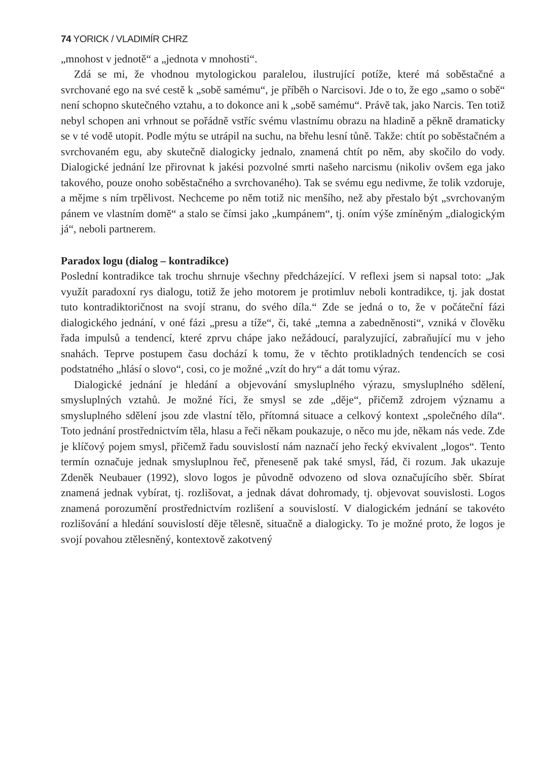74 YORICK / VLADIMÍR CHRZ
„mnohost v jednotě“ a „jednota v mnohosti“.
Zdá se mi, že vhodnou mytologickou paralelou, ilustrující potíže, které má soběstačné a svrchované ego na své cestě k „sobě samému“, je příběh o Narcisovi. Jde o to, že ego „samo o sobě“ není schopno skutečného vztahu, a to dokonce ani k „sobě samému“. Právě tak, jako Narcis. Ten totiž nebyl schopen ani vrhnout se pořádně vstříc svému vlastnímu obrazu na hladině a pěkně dramaticky se v té vodě utopit. Podle mýtu se utrápil na suchu, na břehu lesní tůně. Takže: chtít po soběstačném a svrchovaném egu, aby skutečně dialogicky jednalo, znamená chtít po něm, aby skočilo do vody. Dialogické jednání lze přirovnat k jakési pozvolné smrti našeho narcismu (nikoliv ovšem ega jako takového, pouze onoho soběstačného a svrchovaného). Tak se svému egu nedivme, že tolik vzdoruje, a mějme s ním trpělivost. Nechceme po něm totiž nic menšího, než aby přestalo být „svrchovaným pánem ve vlastním domě“ a stalo se čímsi jako „kumpánem“, tj. oním výše zmíněným „dialogickým já“, neboli partnerem.
Paradox logu (dialog – kontradikce)
Poslední kontradikce tak trochu shrnuje všechny předcházející. V reflexi jsem si napsal toto: „Jak využít paradoxní rys dialogu, totiž že jeho motorem je protimluv neboli kontradikce, tj. jak dostat tuto kontradiktoričnost na svojí stranu, do svého díla.“ Zde se jedná o to, že v počáteční fázi dialogického jednání, v oné fázi „presu a tíže“, či, také „temna a zabedněnosti“, vzniká v člověku řada impulsů a tendencí, které zprvu chápe jako nežádoucí, paralyzující, zabraňující mu v jeho snahách. Teprve postupem času dochází k tomu, že v těchto protikladných tendencích se cosi podstatného „hlásí o slovo“, cosi, co je možné „vzít do hry“ a dát tomu výraz.
Dialogické jednání je hledání a objevování smysluplného výrazu, smysluplného sdělení, smysluplných vztahů. Je možné říci, že smysl se zde „děje“, přičemž zdrojem významu a smysluplného sdělení jsou zde vlastní tělo, přítomná situace a celkový kontext „společného díla“. Toto jednání prostřednictvím těla, hlasu a řeči někam poukazuje, o něco mu jde, někam nás vede. Zde je klíčový pojem smysl, přičemž řadu souvislostí nám naznačí jeho řecký ekvivalent „logos“. Tento termín označuje jednak smysluplnou řeč, přeneseně pak také smysl, řád, či rozum. Jak ukazuje Zdeněk Neubauer (1992), slovo logos je původně odvozeno od slova označujícího sběr. Sbírat znamená jednak vybírat, tj. rozlišovat, a jednak dávat dohromady, tj. objevovat souvislosti. Logos znamená porozumění prostřednictvím rozlišení a souvislostí. V dialogickém jednání se takovéto rozlišování a hledání souvislostí děje tělesně, situačně a dialogicky. To je možné proto, že logos je svojí povahou ztělesněný, kontextově zakotvený